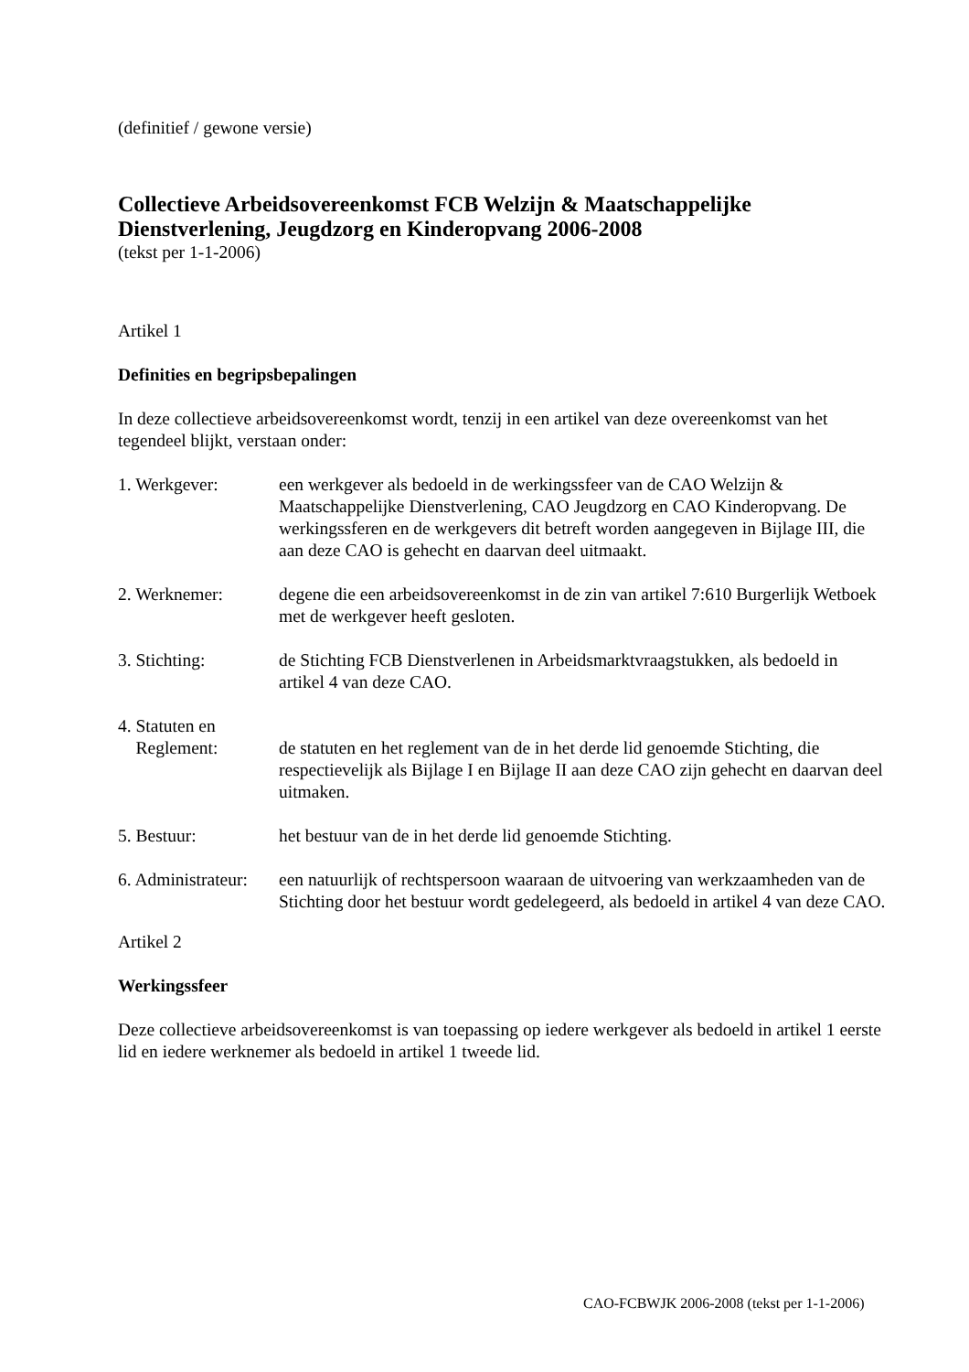(definitief / gewone versie)
Collectieve Arbeidsovereenkomst FCB Welzijn & Maatschappelijke Dienstverlening, Jeugdzorg en Kinderopvang 2006-2008
(tekst per 1-1-2006)
Artikel 1
Definities en begripsbepalingen
In deze collectieve arbeidsovereenkomst wordt, tenzij in een artikel van deze overeenkomst van het tegendeel blijkt, verstaan onder:
1. Werkgever:
een werkgever als bedoeld in de werkingssfeer van de CAO Welzijn & Maatschappelijke Dienstverlening, CAO Jeugdzorg en CAO Kinderopvang. De werkingssferen en de werkgevers dit betreft worden aangegeven in Bijlage III, die aan deze CAO is gehecht en daarvan deel uitmaakt.
2. Werknemer:
degene die een arbeidsovereenkomst in de zin van artikel 7:610 Burgerlijk Wetboek met de werkgever heeft gesloten.
3. Stichting:
de Stichting FCB Dienstverlenen in Arbeidsmarktvraagstukken, als bedoeld in artikel 4 van deze CAO.
4. Statuten en
Reglement:
de statuten en het reglement van de in het derde lid genoemde Stichting, die respectievelijk als Bijlage I en Bijlage II aan deze CAO zijn gehecht en daarvan deel uitmaken.
5. Bestuur:
het bestuur van de in het derde lid genoemde Stichting.
6. Administrateur:
een natuurlijk of rechtspersoon waaraan de uitvoering van werkzaamheden van de Stichting door het bestuur wordt gedelegeerd, als bedoeld in artikel 4 van deze CAO.
Artikel 2
Werkingssfeer
Deze collectieve arbeidsovereenkomst is van toepassing op iedere werkgever als bedoeld in artikel 1 eerste lid en iedere werknemer als bedoeld in artikel 1 tweede lid.
CAO-FCBWJK 2006-2008 (tekst per 1-1-2006)